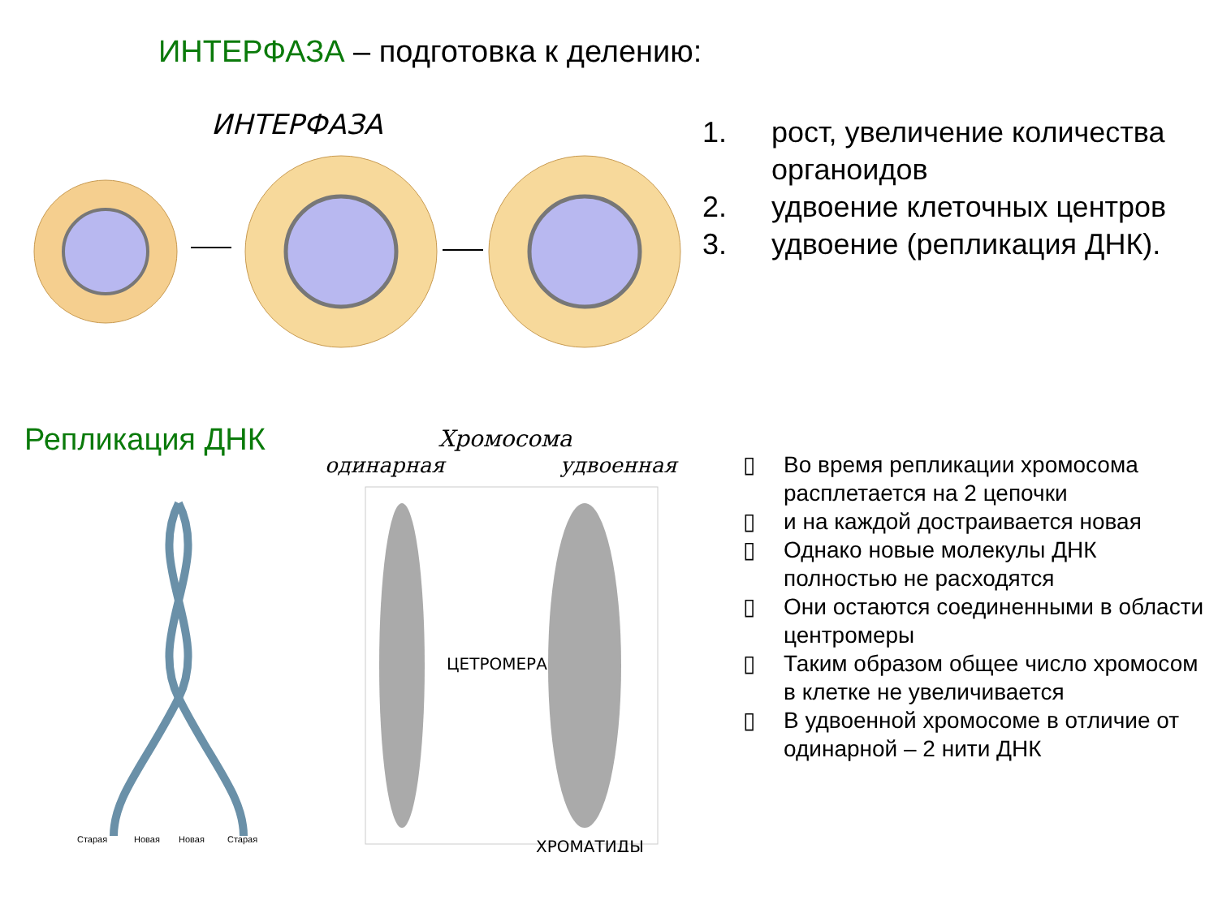ИНТЕРФАЗА – подготовка к делению:
ИНТЕРФАЗА
1. рост, увеличение количества органоидов
2. удвоение клеточных центров
3. удвоение (репликация ДНК).
Репликация ДНК
Хромосома
одинарная
удвоенная
Старая
Новая
Новая
Старая
ЦЕТРОМЕРА
ХРОМАТИДЫ
▯ Во время репликации хромосома расплетается на 2 цепочки
▯ и на каждой достраивается новая
▯ Однако новые молекулы ДНК полностью не расходятся
▯ Они остаются соединенными в области центромеры
▯ Таким образом общее число хромосом в клетке не увеличивается
▯ В удвоенной хромосоме в отличие от одинарной – 2 нити ДНК